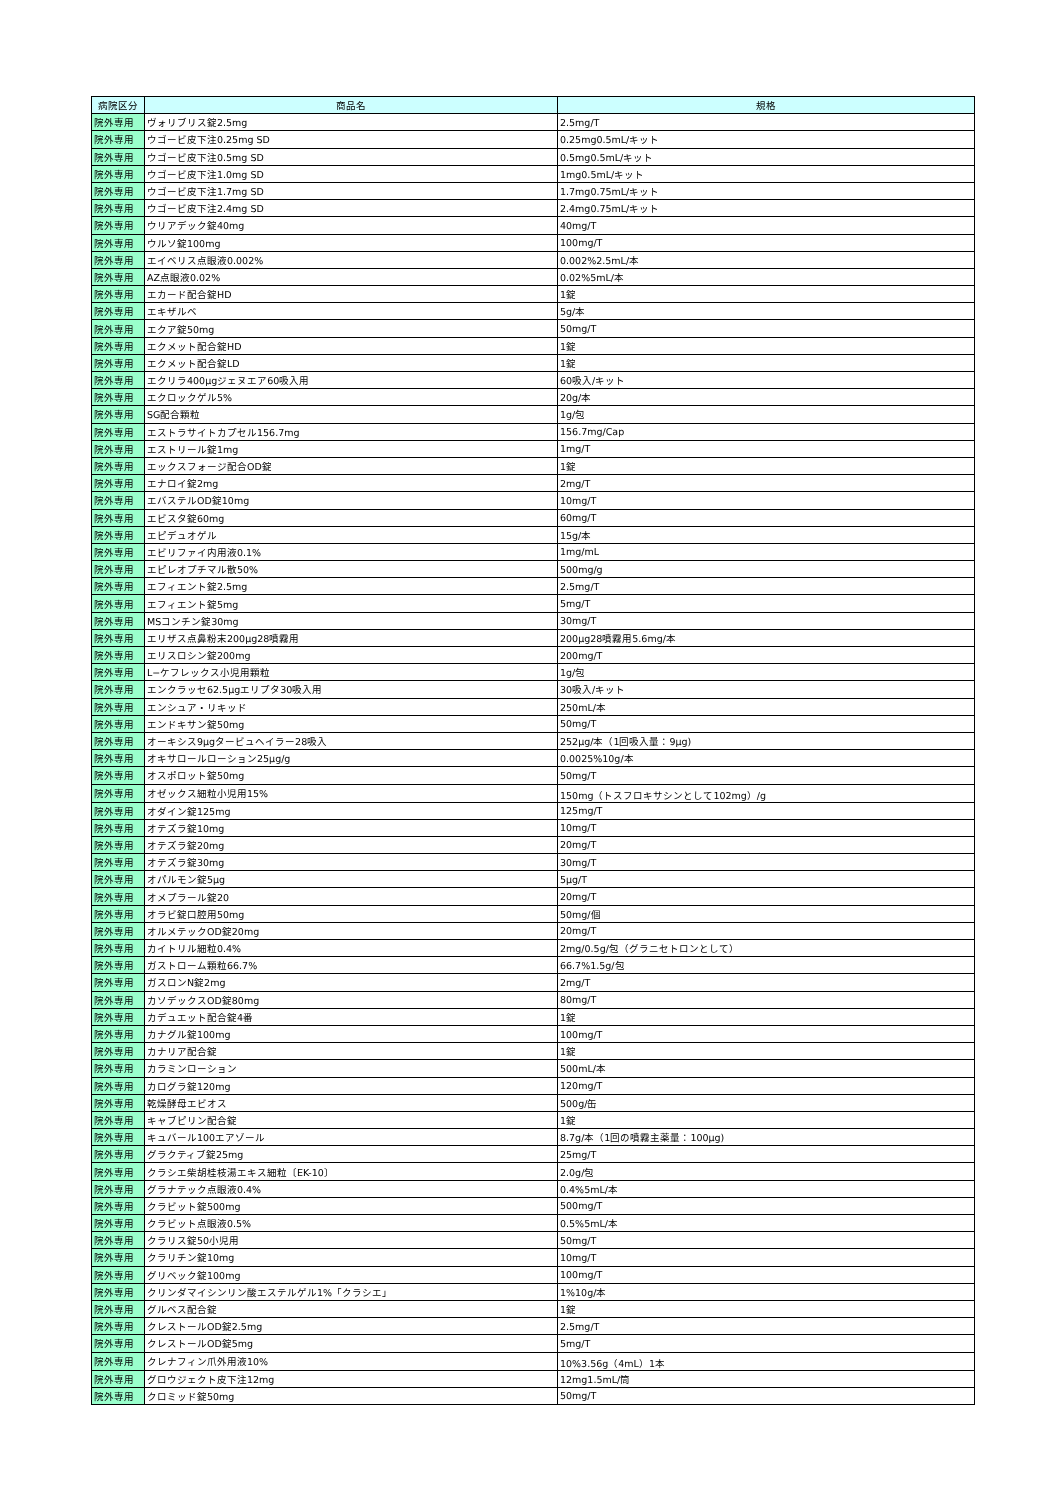| 病院区分 | 商品名 | 規格 |
| --- | --- | --- |
| 院外専用 | ヴォリブリス錠2.5mg | 2.5mg/T |
| 院外専用 | ウゴービ皮下注0.25mg SD | 0.25mg0.5mL/キット |
| 院外専用 | ウゴービ皮下注0.5mg SD | 0.5mg0.5mL/キット |
| 院外専用 | ウゴービ皮下注1.0mg SD | 1mg0.5mL/キット |
| 院外専用 | ウゴービ皮下注1.7mg SD | 1.7mg0.75mL/キット |
| 院外専用 | ウゴービ皮下注2.4mg SD | 2.4mg0.75mL/キット |
| 院外専用 | ウリアデック錠40mg | 40mg/T |
| 院外専用 | ウルソ錠100mg | 100mg/T |
| 院外専用 | エイベリス点眼液0.002% | 0.002%2.5mL/本 |
| 院外専用 | AZ点眼液0.02% | 0.02%5mL/本 |
| 院外専用 | エカード配合錠HD | 1錠 |
| 院外専用 | エキザルベ | 5g/本 |
| 院外専用 | エクア錠50mg | 50mg/T |
| 院外専用 | エクメット配合錠HD | 1錠 |
| 院外専用 | エクメット配合錠LD | 1錠 |
| 院外専用 | エクリラ400μgジェヌエア60吸入用 | 60吸入/キット |
| 院外専用 | エクロックゲル5% | 20g/本 |
| 院外専用 | SG配合顆粒 | 1g/包 |
| 院外専用 | エストラサイトカプセル156.7mg | 156.7mg/Cap |
| 院外専用 | エストリール錠1mg | 1mg/T |
| 院外専用 | エックスフォージ配合OD錠 | 1錠 |
| 院外専用 | エナロイ錠2mg | 2mg/T |
| 院外専用 | エバステルOD錠10mg | 10mg/T |
| 院外専用 | エビスタ錠60mg | 60mg/T |
| 院外専用 | エピデュオゲル | 15g/本 |
| 院外専用 | エビリファイ内用液0.1% | 1mg/mL |
| 院外専用 | エピレオプチマル散50% | 500mg/g |
| 院外専用 | エフィエント錠2.5mg | 2.5mg/T |
| 院外専用 | エフィエント錠5mg | 5mg/T |
| 院外専用 | MSコンチン錠30mg | 30mg/T |
| 院外専用 | エリザス点鼻粉末200μg28噴霧用 | 200μg28噴霧用5.6mg/本 |
| 院外専用 | エリスロシン錠200mg | 200mg/T |
| 院外専用 | L−ケフレックス小児用顆粒 | 1g/包 |
| 院外専用 | エンクラッセ62.5μgエリプタ30吸入用 | 30吸入/キット |
| 院外専用 | エンシュア・リキッド | 250mL/本 |
| 院外専用 | エンドキサン錠50mg | 50mg/T |
| 院外専用 | オーキシス9μgタービュヘイラー28吸入 | 252μg/本（1回吸入量：9μg) |
| 院外専用 | オキサロールローション25μg/g | 0.0025%10g/本 |
| 院外専用 | オスポロット錠50mg | 50mg/T |
| 院外専用 | オゼックス細粒小児用15% | 150mg（トスフロキサシンとして102mg）/g |
| 院外専用 | オダイン錠125mg | 125mg/T |
| 院外専用 | オテズラ錠10mg | 10mg/T |
| 院外専用 | オテズラ錠20mg | 20mg/T |
| 院外専用 | オテズラ錠30mg | 30mg/T |
| 院外専用 | オパルモン錠5μg | 5μg/T |
| 院外専用 | オメプラール錠20 | 20mg/T |
| 院外専用 | オラビ錠口腔用50mg | 50mg/個 |
| 院外専用 | オルメテックOD錠20mg | 20mg/T |
| 院外専用 | カイトリル細粒0.4% | 2mg/0.5g/包（グラニセトロンとして） |
| 院外専用 | ガストローム顆粒66.7% | 66.7%1.5g/包 |
| 院外専用 | ガスロンN錠2mg | 2mg/T |
| 院外専用 | カソデックスOD錠80mg | 80mg/T |
| 院外専用 | カデュエット配合錠4番 | 1錠 |
| 院外専用 | カナグル錠100mg | 100mg/T |
| 院外専用 | カナリア配合錠 | 1錠 |
| 院外専用 | カラミンローション | 500mL/本 |
| 院外専用 | カログラ錠120mg | 120mg/T |
| 院外専用 | 乾燥酵母エビオス | 500g/缶 |
| 院外専用 | キャブピリン配合錠 | 1錠 |
| 院外専用 | キュバール100エアゾール | 8.7g/本（1回の噴霧主薬量：100μg) |
| 院外専用 | グラクティブ錠25mg | 25mg/T |
| 院外専用 | クラシエ柴胡桂枝湯エキス細粒〔EK-10〕 | 2.0g/包 |
| 院外専用 | グラナテック点眼液0.4% | 0.4%5mL/本 |
| 院外専用 | クラビット錠500mg | 500mg/T |
| 院外専用 | クラビット点眼液0.5% | 0.5%5mL/本 |
| 院外専用 | クラリス錠50小児用 | 50mg/T |
| 院外専用 | クラリチン錠10mg | 10mg/T |
| 院外専用 | グリベック錠100mg | 100mg/T |
| 院外専用 | クリンダマイシンリン酸エステルゲル1%「クラシエ」 | 1%10g/本 |
| 院外専用 | グルベス配合錠 | 1錠 |
| 院外専用 | クレストールOD錠2.5mg | 2.5mg/T |
| 院外専用 | クレストールOD錠5mg | 5mg/T |
| 院外専用 | クレナフィン爪外用液10% | 10%3.56g（4mL）1本 |
| 院外専用 | グロウジェクト皮下注12mg | 12mg1.5mL/筒 |
| 院外専用 | クロミッド錠50mg | 50mg/T |